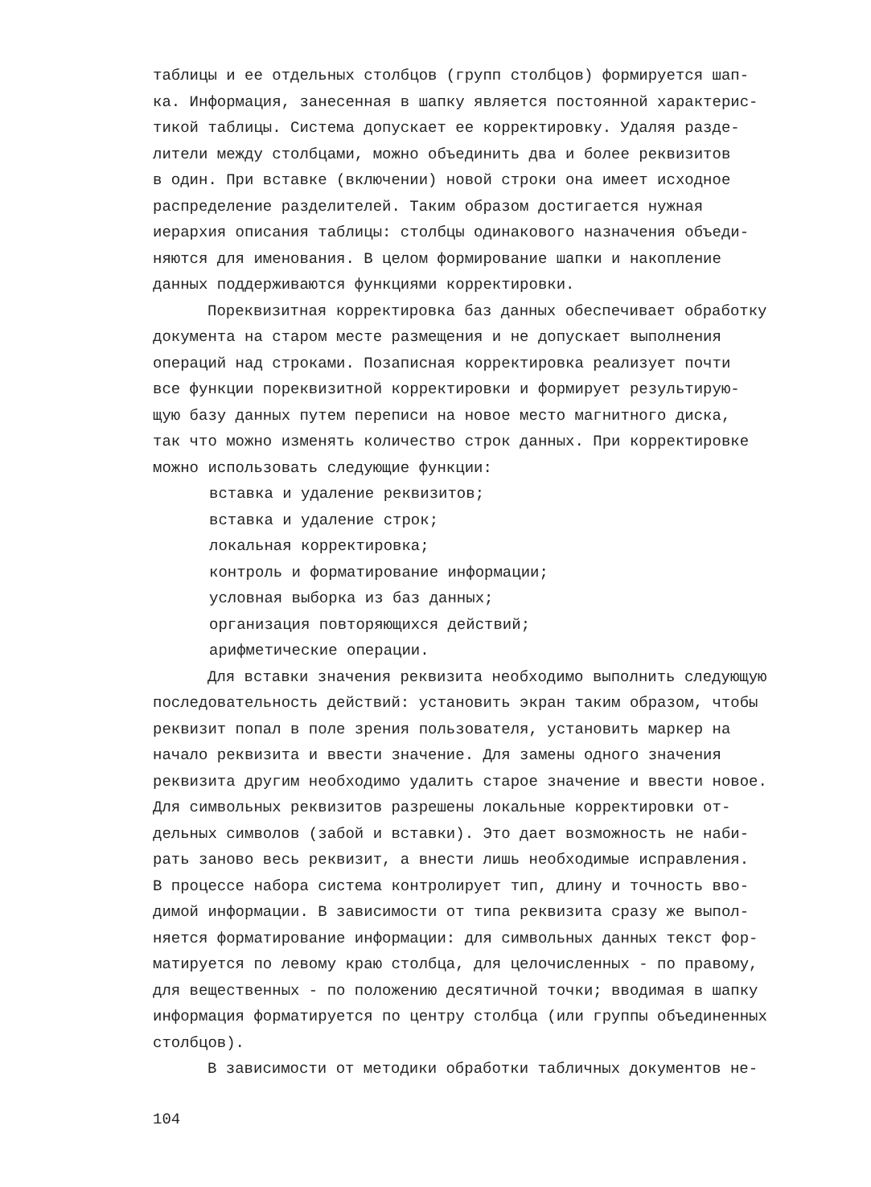таблицы и ее отдельных столбцов (групп столбцов) формируется шап-
ка. Информация, занесенная в шапку является постоянной характерис-
тикой таблицы. Система допускает ее корректировку. Удаляя разде-
лители между столбцами, можно объединить два и более реквизитов
в один. При вставке (включении) новой строки она имеет исходное
распределение разделителей. Таким образом достигается нужная
иерархия описания таблицы: столбцы одинакового назначения объеди-
няются для именования. В целом формирование шапки и накопление
данных поддерживаются функциями корректировки.
Пореквизитная корректировка баз данных обеспечивает обработку
документа на старом месте размещения и не допускает выполнения
операций над строками. Позаписная корректировка реализует почти
все функции пореквизитной корректировки и формирует результирую-
щую базу данных путем переписи на новое место магнитного диска,
так что можно изменять количество строк данных. При корректировке
можно использовать следующие функции:
вставка и удаление реквизитов;
вставка и удаление строк;
локальная корректировка;
контроль и форматирование информации;
условная выборка из баз данных;
организация повторяющихся действий;
арифметические операции.
Для вставки значения реквизита необходимо выполнить следующую
последовательность действий: установить экран таким образом, чтобы
реквизит попал в поле зрения пользователя, установить маркер на
начало реквизита и ввести значение. Для замены одного значения
реквизита другим необходимо удалить старое значение и ввести новое.
Для символьных реквизитов разрешены локальные корректировки от-
дельных символов (забой и вставки). Это дает возможность не наби-
рать заново весь реквизит, а внести лишь необходимые исправления.
В процессе набора система контролирует тип, длину и точность вво-
димой информации. В зависимости от типа реквизита сразу же выпол-
няется форматирование информации: для символьных данных текст фор-
матируется по левому краю столбца, для целочисленных - по правому,
для вещественных - по положению десятичной точки; вводимая в шапку
информация форматируется по центру столбца (или группы объединенных
столбцов).
В зависимости от методики обработки табличных документов не-
104